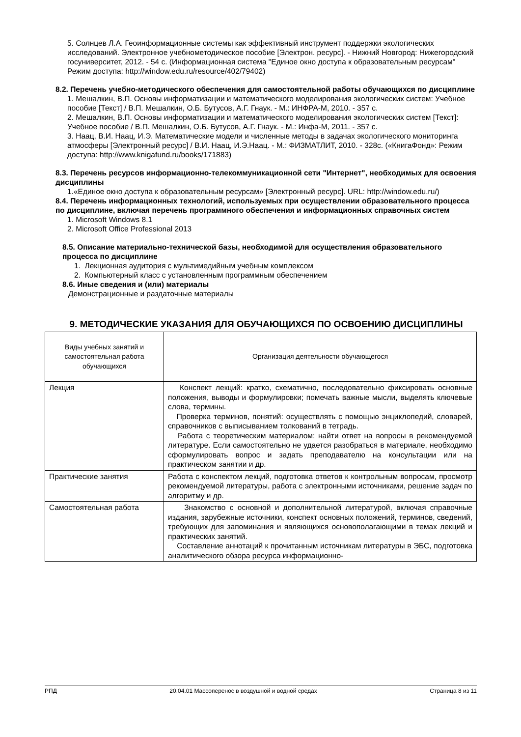5. Солнцев Л.А. Геоинформационные системы как эффективный инструмент поддержки экологических исследований. Электронное учебнометодическое пособие [Электрон. ресурс]. - Нижний Новгород: Нижегородский госуниверситет, 2012. - 54 с. (Информационная система "Единое окно доступа к образовательным ресурсам" Режим доступа: http://window.edu.ru/resource/402/79402)
8.2. Перечень учебно-методического обеспечения для самостоятельной работы обучающихся по дисциплине
1. Мешалкин, В.П. Основы информатизации и математического моделирования экологических систем: Учебное пособие [Текст] / В.П. Мешалкин, О.Б. Бутусов, А.Г. Гнаук. - М.: ИНФРА-М, 2010. - 357 с.
2. Мешалкин, В.П. Основы информатизации и математического моделирования экологических систем [Текст]: Учебное пособие / В.П. Мешалкин, О.Б. Бутусов, А.Г. Гнаук. - М.: Инфа-М, 2011. - 357 с.
3. Наац, В.И. Наац, И.Э. Математические модели и численные методы в задачах экологического мониторинга атмосферы [Электронный ресурс] / В.И. Наац, И.Э.Наац. - М.: ФИЗМАТЛИТ, 2010. - 328с. («КнигаФонд»: Режим доступа: http://www.knigafund.ru/books/171883)
8.3. Перечень ресурсов информационно-телекоммуникационной сети "Интернет", необходимых для освоения дисциплины
1.«Единое окно доступа к образовательным ресурсам» [Электронный ресурс]. URL: http://window.edu.ru/)
8.4. Перечень информационных технологий, используемых при осуществлении образовательного процесса по дисциплине, включая перечень программного обеспечения и информационных справочных систем
1. Microsoft Windows 8.1
2. Microsoft Office Professional 2013
8.5. Описание материально-технической базы, необходимой для осуществления образовательного процесса по дисциплине
1. Лекционная аудитория с мультимедийным учебным комплексом
2. Компьютерный класс с установленным программным обеспечением
8.6. Иные сведения и (или) материалы
Демонстрационные и раздаточные материалы
9. МЕТОДИЧЕСКИЕ УКАЗАНИЯ ДЛЯ ОБУЧАЮЩИХСЯ ПО ОСВОЕНИЮ ДИСЦИПЛИНЫ
| Виды учебных занятий и самостоятельная работа обучающихся | Организация деятельности обучающегося |
| --- | --- |
| Лекция | Конспект лекций: кратко, схематично, последовательно фиксировать основные положения, выводы и формулировки; помечать важные мысли, выделять ключевые слова, термины. Проверка терминов, понятий: осуществлять с помощью энциклопедий, словарей, справочников с выписыванием толкований в тетрадь. Работа с теоретическим материалом: найти ответ на вопросы в рекомендуемой литературе. Если самостоятельно не удается разобраться в материале, необходимо сформулировать вопрос и задать преподавателю на консультации или на практическом занятии и др. |
| Практические занятия | Работа с конспектом лекций, подготовка ответов к контрольным вопросам, просмотр рекомендуемой литературы, работа с электронными источниками, решение задач по алгоритму и др. |
| Самостоятельная работа | Знакомство с основной и дополнительной литературой, включая справочные издания, зарубежные источники, конспект основных положений, терминов, сведений, требующих для запоминания и являющихся основополагающими в темах лекций и практических занятий. Составление аннотаций к прочитанным источникам литературы в ЭБС, подготовка аналитического обзора ресурса информационно- |
РПД 20.04.01 Массоперенос в воздушной и водной средах Страница 8 из 11